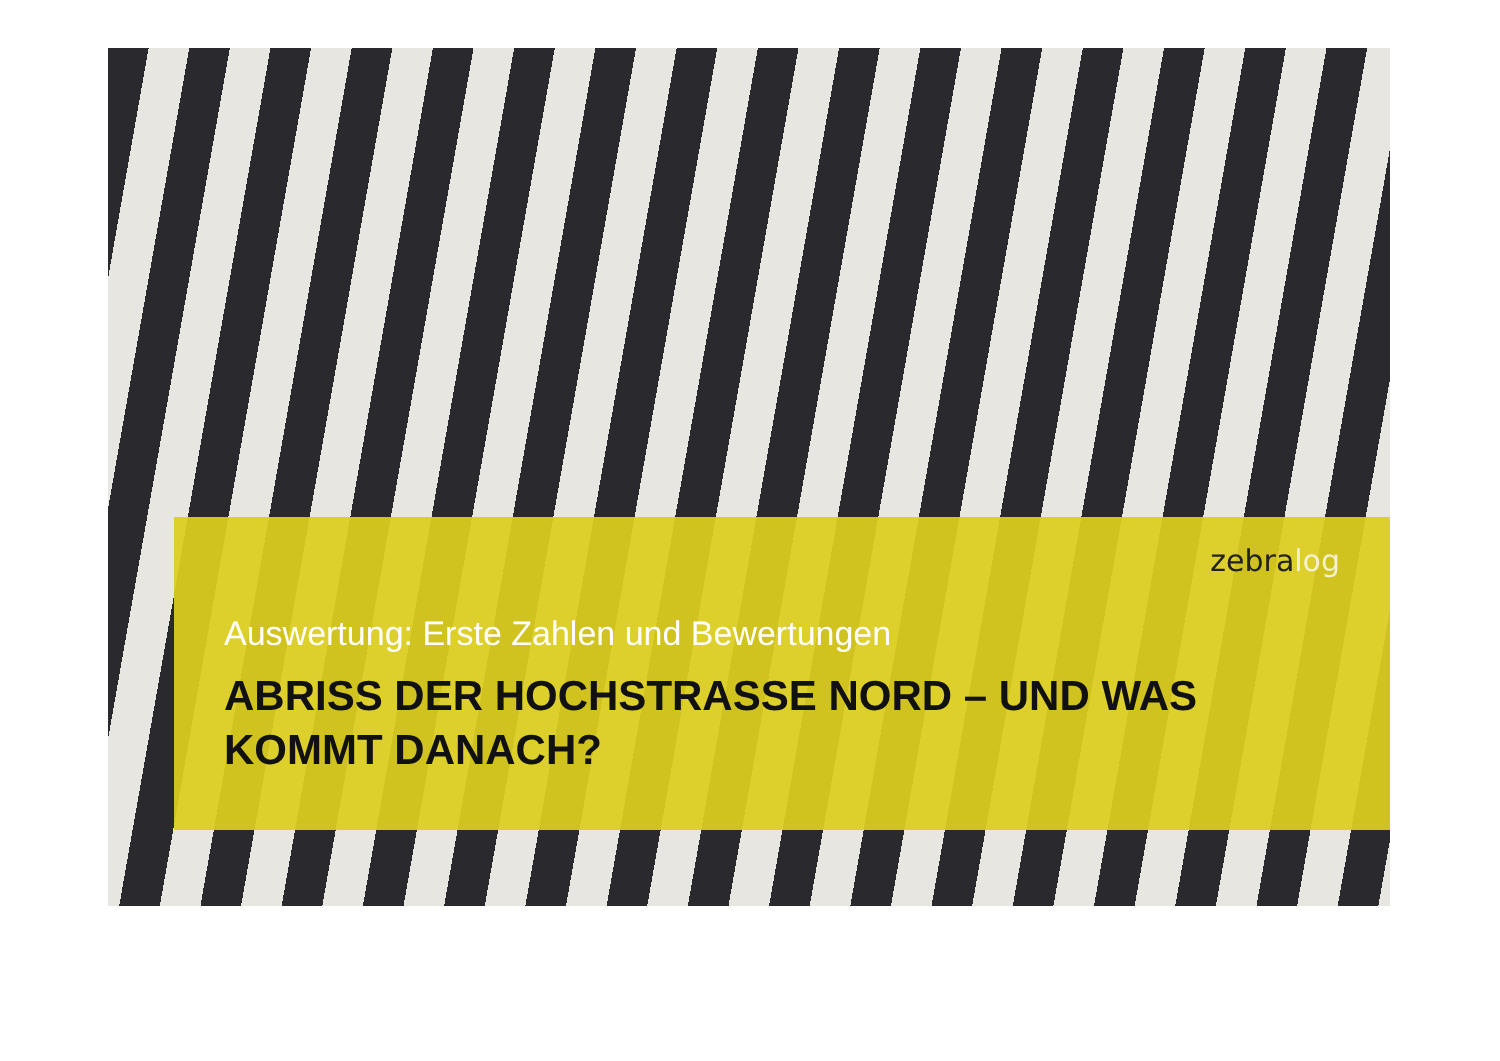zebralog
Auswertung: Erste Zahlen und Bewertungen
ABRISS DER HOCHSTRASSE NORD – UND WAS KOMMT DANACH?